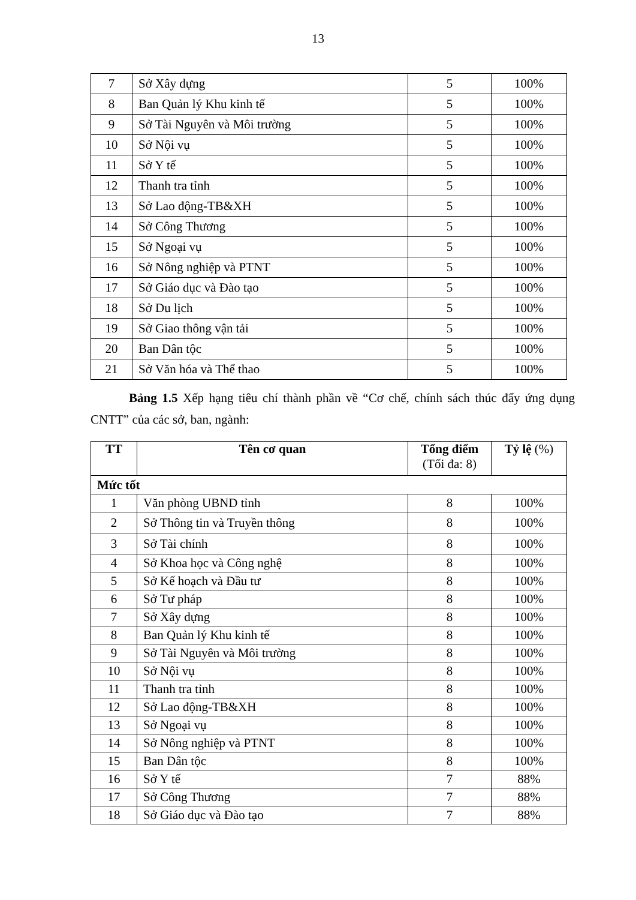13
| 7 | Sở Xây dựng | 5 | 100% |
| 8 | Ban Quản lý Khu kinh tế | 5 | 100% |
| 9 | Sở Tài Nguyên và Môi trường | 5 | 100% |
| 10 | Sở Nội vụ | 5 | 100% |
| 11 | Sở Y tế | 5 | 100% |
| 12 | Thanh tra tỉnh | 5 | 100% |
| 13 | Sở Lao động-TB&XH | 5 | 100% |
| 14 | Sở Công Thương | 5 | 100% |
| 15 | Sở Ngoại vụ | 5 | 100% |
| 16 | Sở Nông nghiệp và PTNT | 5 | 100% |
| 17 | Sở Giáo dục và Đào tạo | 5 | 100% |
| 18 | Sở Du lịch | 5 | 100% |
| 19 | Sở Giao thông vận tải | 5 | 100% |
| 20 | Ban Dân tộc | 5 | 100% |
| 21 | Sở Văn hóa và Thể thao | 5 | 100% |
Bảng 1.5 Xếp hạng tiêu chí thành phần về “Cơ chế, chính sách thúc đẩy ứng dụng CNTT” của các sở, ban, ngành:
| TT | Tên cơ quan | Tổng điểm (Tối đa: 8) | Tỷ lệ (%) |
| --- | --- | --- | --- |
| Mức tốt | | | |
| 1 | Văn phòng UBND tỉnh | 8 | 100% |
| 2 | Sở Thông tin và Truyền thông | 8 | 100% |
| 3 | Sở Tài chính | 8 | 100% |
| 4 | Sở Khoa học và Công nghệ | 8 | 100% |
| 5 | Sở Kế hoạch và Đầu tư | 8 | 100% |
| 6 | Sở Tư pháp | 8 | 100% |
| 7 | Sở Xây dựng | 8 | 100% |
| 8 | Ban Quản lý Khu kinh tế | 8 | 100% |
| 9 | Sở Tài Nguyên và Môi trường | 8 | 100% |
| 10 | Sở Nội vụ | 8 | 100% |
| 11 | Thanh tra tỉnh | 8 | 100% |
| 12 | Sở Lao động-TB&XH | 8 | 100% |
| 13 | Sở Ngoại vụ | 8 | 100% |
| 14 | Sở Nông nghiệp và PTNT | 8 | 100% |
| 15 | Ban Dân tộc | 8 | 100% |
| 16 | Sở Y tế | 7 | 88% |
| 17 | Sở Công Thương | 7 | 88% |
| 18 | Sở Giáo dục và Đào tạo | 7 | 88% |